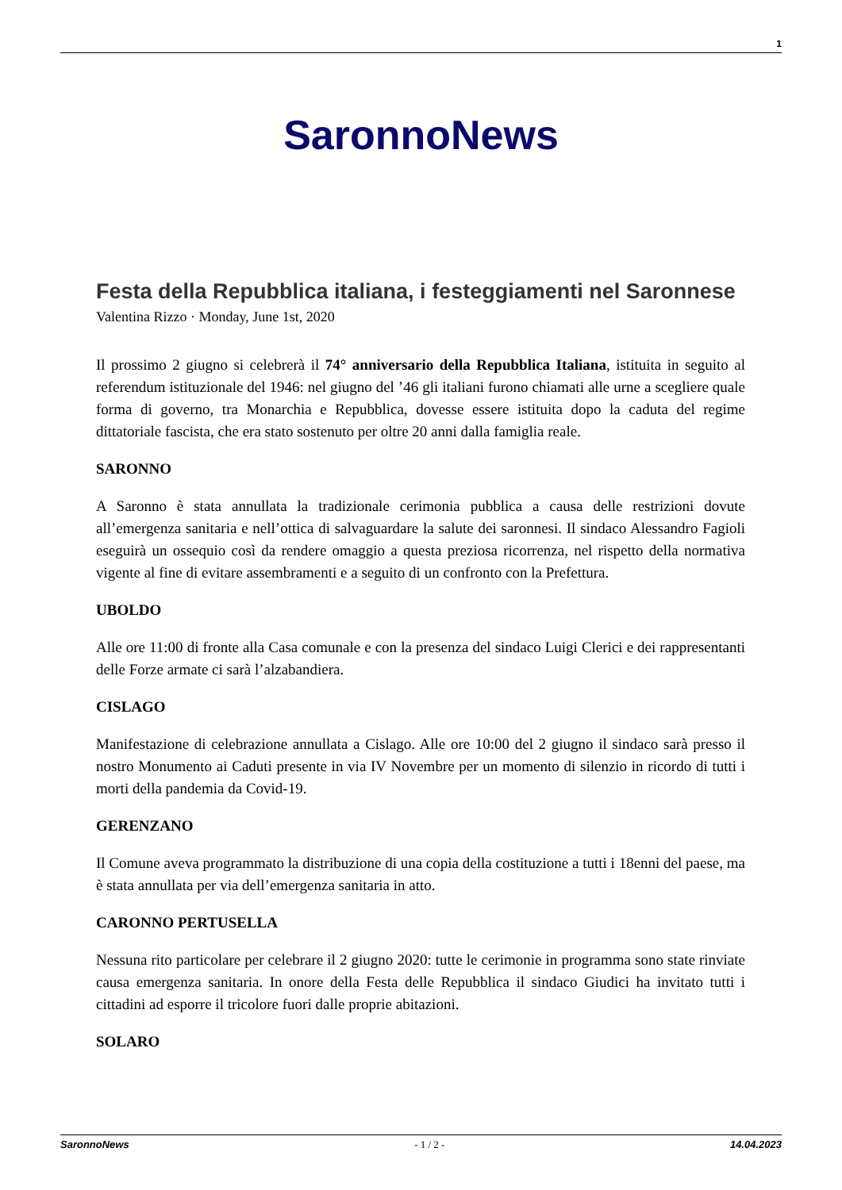1
SaronnoNews
Festa della Repubblica italiana, i festeggiamenti nel Saronnese
Valentina Rizzo · Monday, June 1st, 2020
Il prossimo 2 giugno si celebrerà il 74° anniversario della Repubblica Italiana, istituita in seguito al referendum istituzionale del 1946: nel giugno del ’46 gli italiani furono chiamati alle urne a scegliere quale forma di governo, tra Monarchia e Repubblica, dovesse essere istituita dopo la caduta del regime dittatoriale fascista, che era stato sostenuto per oltre 20 anni dalla famiglia reale.
SARONNO
A Saronno è stata annullata la tradizionale cerimonia pubblica a causa delle restrizioni dovute all’emergenza sanitaria e nell’ottica di salvaguardare la salute dei saronnesi. Il sindaco Alessandro Fagioli eseguirà un ossequio così da rendere omaggio a questa preziosa ricorrenza, nel rispetto della normativa vigente al fine di evitare assembramenti e a seguito di un confronto con la Prefettura.
UBOLDO
Alle ore 11:00 di fronte alla Casa comunale e con la presenza del sindaco Luigi Clerici e dei rappresentanti delle Forze armate ci sarà l’alzabandiera.
CISLAGO
Manifestazione di celebrazione annullata a Cislago. Alle ore 10:00 del 2 giugno il sindaco sarà presso il nostro Monumento ai Caduti presente in via IV Novembre per un momento di silenzio in ricordo di tutti i morti della pandemia da Covid-19.
GERENZANO
Il Comune aveva programmato la distribuzione di una copia della costituzione a tutti i 18enni del paese, ma è stata annullata per via dell’emergenza sanitaria in atto.
CARONNO PERTUSELLA
Nessuna rito particolare per celebrare il 2 giugno 2020: tutte le cerimonie in programma sono state rinviate causa emergenza sanitaria. In onore della Festa delle Repubblica il sindaco Giudici ha invitato tutti i cittadini ad esporre il tricolore fuori dalle proprie abitazioni.
SOLARO
SaronnoNews - 1 / 2 - 14.04.2023